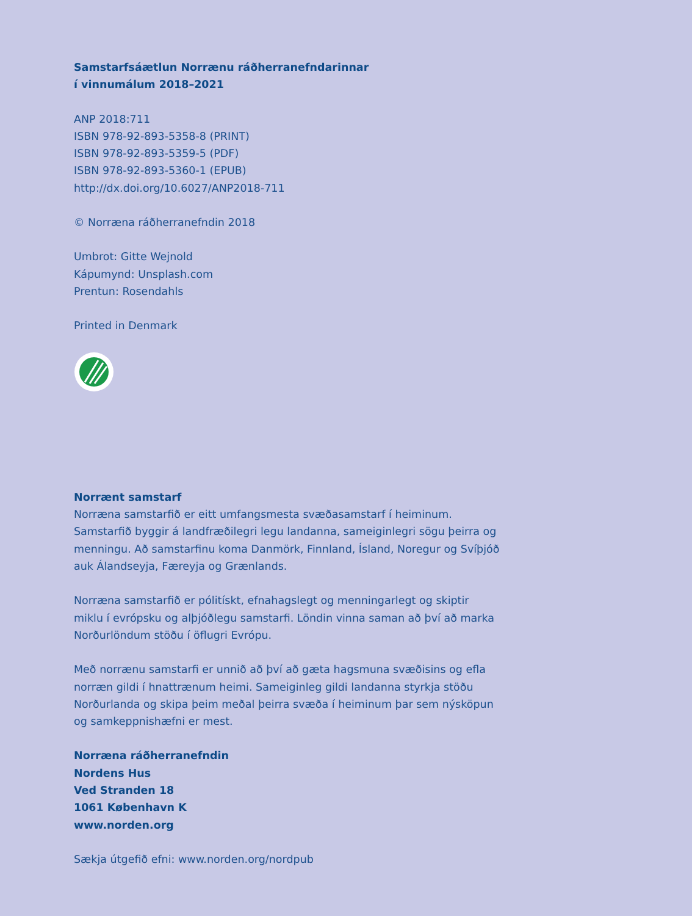Samstarfsáætlun Norrænu ráðherranefndarinnar
í vinnumálum 2018–2021
ANP 2018:711
ISBN 978-92-893-5358-8 (PRINT)
ISBN 978-92-893-5359-5 (PDF)
ISBN 978-92-893-5360-1 (EPUB)
http://dx.doi.org/10.6027/ANP2018-711
© Norræna ráðherranefndin 2018
Umbrot: Gitte Wejnold
Kápumynd: Unsplash.com
Prentun: Rosendahls
Printed in Denmark
Norrænt samstarf
Norræna samstarfið er eitt umfangsmesta svæðasamstarf í heiminum. Samstarfið byggir á landfræðilegri legu landanna, sameiginlegri sögu þeirra og menningu. Að samstarfinu koma Danmörk, Finnland, Ísland, Noregur og Svíþjóð auk Álandseyja, Færeyja og Grænlands.
Norræna samstarfið er pólitískt, efnahagslegt og menningarlegt og skiptir miklu í evrópsku og alþjóðlegu samstarfi. Löndin vinna saman að því að marka Norðurlöndum stöðu í öflugri Evrópu.
Með norrænu samstarfi er unnið að því að gæta hagsmuna svæðisins og efla norræn gildi í hnattrænum heimi. Sameiginleg gildi landanna styrkja stöðu Norðurlanda og skipa þeim meðal þeirra svæða í heiminum þar sem nýsköpun og samkeppnishæfni er mest.
Norræna ráðherranefndin
Nordens Hus
Ved Stranden 18
1061 København K
www.norden.org
Sækja útgefið efni: www.norden.org/nordpub